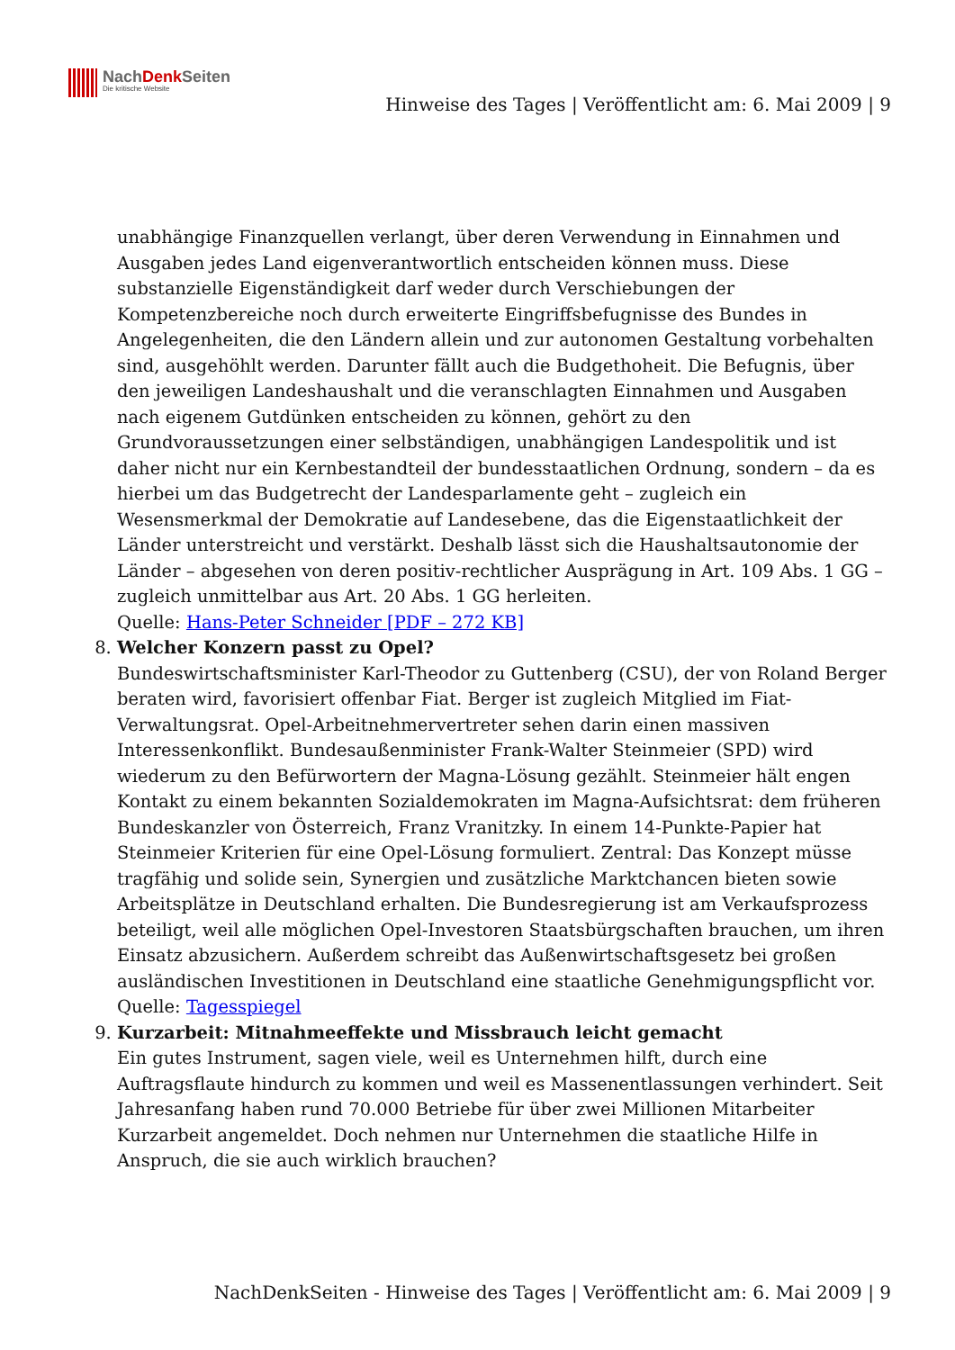NachDenk Seiten
Die kritische Website
Hinweise des Tages | Veröffentlicht am: 6. Mai 2009 | 9
unabhängige Finanzquellen verlangt, über deren Verwendung in Einnahmen und Ausgaben jedes Land eigenverantwortlich entscheiden können muss. Diese substanzielle Eigenständigkeit darf weder durch Verschiebungen der Kompetenzbereiche noch durch erweiterte Eingriffsbefugnisse des Bundes in Angelegenheiten, die den Ländern allein und zur autonomen Gestaltung vorbehalten sind, ausgehöhlt werden. Darunter fällt auch die Budgethoheit. Die Befugnis, über den jeweiligen Landeshaushalt und die veranschlagten Einnahmen und Ausgaben nach eigenem Gutdünken entscheiden zu können, gehört zu den Grundvoraussetzungen einer selbständigen, unabhängigen Landespolitik und ist daher nicht nur ein Kernbestandteil der bundesstaatlichen Ordnung, sondern – da es hierbei um das Budgetrecht der Landesparlamente geht – zugleich ein Wesensmerkmal der Demokratie auf Landesebene, das die Eigenstaatlichkeit der Länder unterstreicht und verstärkt. Deshalb lässt sich die Haushaltsautonomie der Länder – abgesehen von deren positiv-rechtlicher Ausprägung in Art. 109 Abs. 1 GG – zugleich unmittelbar aus Art. 20 Abs. 1 GG herleiten.
Quelle: Hans-Peter Schneider [PDF – 272 KB]
8. Welcher Konzern passt zu Opel?
Bundeswirtschaftsminister Karl-Theodor zu Guttenberg (CSU), der von Roland Berger beraten wird, favorisiert offenbar Fiat. Berger ist zugleich Mitglied im Fiat-Verwaltungsrat. Opel-Arbeitnehmervertreter sehen darin einen massiven Interessenkonflikt. Bundesaußenminister Frank-Walter Steinmeier (SPD) wird wiederum zu den Befürwortern der Magna-Lösung gezählt. Steinmeier hält engen Kontakt zu einem bekannten Sozialdemokraten im Magna-Aufsichtsrat: dem früheren Bundeskanzler von Österreich, Franz Vranitzky. In einem 14-Punkte-Papier hat Steinmeier Kriterien für eine Opel-Lösung formuliert. Zentral: Das Konzept müsse tragfähig und solide sein, Synergien und zusätzliche Marktchancen bieten sowie Arbeitsplätze in Deutschland erhalten. Die Bundesregierung ist am Verkaufsprozess beteiligt, weil alle möglichen Opel-Investoren Staatsbürgschaften brauchen, um ihren Einsatz abzusichern. Außerdem schreibt das Außenwirtschaftsgesetz bei großen ausländischen Investitionen in Deutschland eine staatliche Genehmigungspflicht vor.
Quelle: Tagesspiegel
9. Kurzarbeit: Mitnahmeeffekte und Missbrauch leicht gemacht
Ein gutes Instrument, sagen viele, weil es Unternehmen hilft, durch eine Auftragsflaute hindurch zu kommen und weil es Massenentlassungen verhindert. Seit Jahresanfang haben rund 70.000 Betriebe für über zwei Millionen Mitarbeiter Kurzarbeit angemeldet. Doch nehmen nur Unternehmen die staatliche Hilfe in Anspruch, die sie auch wirklich brauchen?
NachDenkSeiten - Hinweise des Tages | Veröffentlicht am: 6. Mai 2009 | 9